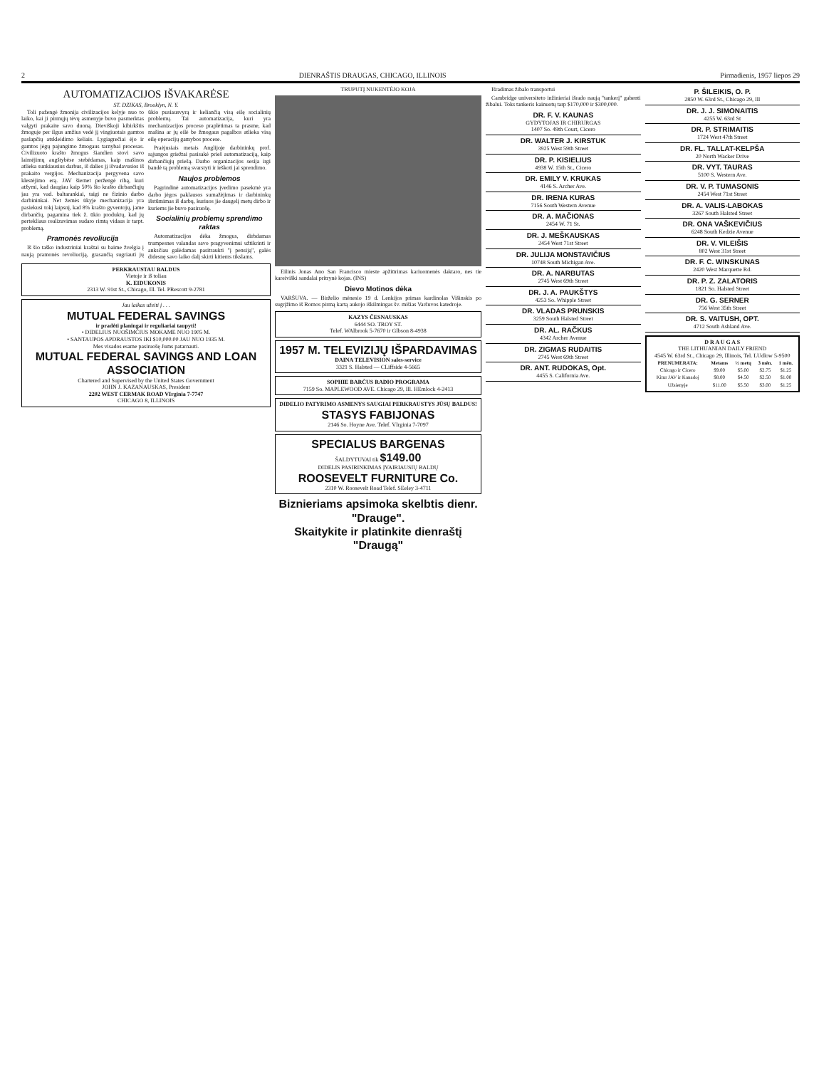2 DIENRAŠTIS DRAUGAS, CHICAGO, ILLINOIS Pirmadienis, 1957 liepos 29
AUTOMATIZACIJOS IŠVAKARĖSE
ST. DZIKAS, Brooklyn, N. Y.
Toli pažengė žmonija civilizacijos kelyje nuo to laiko, kai ji pirmųjų tėvų asmenyje buvo pasmerktas valgyti prakaite savo duoną. Dieviškoji kibirkštis žmoguje per ilgus amžius vedė jį vingiuotais gamtos paslapčių atskleidimo keliais. Lygiagrečiai ėjo ir gamtos jėgų pajungimo žmogaus tarnybai procesas. Civilizuoto krašto žmogus šiandien stovi savo laimėjimų augštybėse stebėdamas, kaip mašinos atlieka sunkiausius darbus, iš dalies jį išvadavusios iš prakaito vergijos. Mechanizacija pergyvena savo klestėjimo erą. JAV šiemet peržengė ribą, kuri atžymi, kad daugiau kaip 50% šio krašto dirbančiųjų jau yra vad. baltarankiai, taigi ne fizinio darbo darbininkai. Net žemės ūkyje mechanizacija yra pasiekusi tokį laipsnį, kad 8% krašto gyventojų, jame dirbančių, pagamina tiek ž. ūkio produktų, kad jų pertekliaus realizavimas sudaro rimtą vidaus ir tarpt. problemą.
Pramonės revoliucija
Iš šio taško industriniai kraštai su baime žvelgia į naują pramonės revoliuciją, grasančią sugriauti jų ūkio pusiausvyrą ir keliančią visą eilę socialinių problemų. Tai automatizacija, kuri yra mechanizacijos proceso praplėtimas ta prasme, kad mašina ar jų eilė be žmogaus pagalbos atlieka visą eilę operacijų gamybos procese.
Praėjusiais metais Anglijoje darbininkų prof. sąjungos griežtai pasisakė prieš automatizaciją, kaip dirbančiųjų priešą. Darbo organizacijos sesija irgi bandė tą problemą svarstyti ir ieškoti jai sprendimo.
Naujos problemos
Pagrindinė automatizacijos įvedimo pasekmė yra darbo jėgos paklausos sumažėjimas ir darbininkų išstūmimas iš darbų, kuriuos jie daugelį metų dirbo ir kuriems jie buvo pasiruošę.
Socialinių problemų sprendimo raktas
Automatizacijos dėka žmogus, dirbdamas trumpesnes valandas savo pragyvenimui užtikrinti ir anksčiau galėdamas pasitraukti "į pensiją", galės didesnę savo laiko dalį skirti kitiems tikslams.
PERKRAUSTAU BALDUS
Vietoje ir iš toliau
K. EIDUKONIS
2313 W. 91st St., Chicago, Ill. Tel. PRescott 9-2781
Jau laikas užeiti į . . .
MUTUAL FEDERAL SAVINGS
ir pradėti planingai ir reguliariai taupyti!
• DIDELIUS NUOŠIMČIUS MOKAME NUO 1905 M.
• SANTAUPOS APDRAUSTOS IKI $10,000.00 JAU NUO 1935 M.
Mes visados esame pasiruošę Jums patarnauti.
MUTUAL FEDERAL SAVINGS AND LOAN ASSOCIATION
Chartered and Supervised by the United States Government
JOHN J. KAZANAUSKAS, President
2202 WEST CERMAK ROAD VIrginia 7-7747
CHICAGO 8, ILLINOIS
TRUPUTĮ NUKENTĖJO KOJA
Eilinis Jonas Ano San Francisco mieste apžiūrimas kariuomenės daktaro, nes tie kareiviški sandalai pritrynė kojas. (INS)
Dievo Motinos dėka
VARŠUVA. — Birželio mėnesio 19 d. Lenkijos primas kardinolas Višinskis po sugrįžimo iš Romos pirmą kartą aukojo iškilmingas šv. mišias Varšuvos katedroje.
KAZYS ČESNAUSKAS
6444 SO. TROY ST.
Telef. WAlbrook 5-7670 ir GIbson 8-4938
1957 M. TELEVIZIJŲ IŠPARDAVIMAS
DAINA TELEVISION sales-service
3321 S. Halsted — CLiffside 4-5665
SOPHIE BARČUS RADIO PROGRAMA
7159 So. MAPLEWOOD AVE. Chicago 29, Ill. HEmlock 4-2413
DIDELIO PATYRIMO ASMENYS SAUGIAI PERKRAUSTYS JŪSŲ BALDUS!
STASYS FABIJONAS
2146 So. Hoyne Ave. Telef. VIrginia 7-7097
SPECIALUS BARGENAS
ŠALDYTUVAI tik $149.00
DIDELIS PASIRINKIMAS ĮVAIRIAUSIŲ BALDŲ
ROOSEVELT FURNITURE Co.
2310 W. Roosevelt Road Telef. SEeley 3-4711
Biznieriams apsimoka skelbtis dienr. "Drauge".
Skaitykite ir platinkite dienraštį "Draugą"
Išradimas žibalo transportui
Cambridge universiteto inžinieriai išrado naują "tankerį" gabenti žibalui. Toks tankeris kainuotų tarp $170,000 ir $300,000.
DR. F. V. KAUNAS
GYDYTOJAS IR CHIRURGAS
1407 So. 49th Court, Cicero
DR. WALTER J. KIRSTUK
3925 West 59th Street
DR. P. KISIELIUS
4938 W. 15th St., Cicero
DR. EMILY V. KRUKAS
4146 S. Archer Ave.
DR. IRENA KURAS
7156 South Western Avenue
DR. A. MAČIONAS
2454 W. 71 St.
DR. J. MEŠKAUSKAS
2454 West 71st Street
DR. JULIJA MONSTAVIČIUS
10748 South Michigan Ave.
DR. A. NARBUTAS
2745 West 69th Street
DR. J. A. PAUKŠTYS
4253 So. Whipple Street
DR. VLADAS PRUNSKIS
3259 South Halsted Street
DR. AL. RAČKUS
4342 Archer Avenue
DR. ZIGMAS RUDAITIS
2745 West 69th Street
DR. ANT. RUDOKAS, Opt.
4455 S. California Ave.
P. ŠILEIKIS, O. P.
2850 W. 63rd St., Chicago 29, Ill
DR. J. J. SIMONAITIS
4255 W. 63rd St
DR. P. STRIMAITIS
1724 West 47th Street
DR. FL. TALLAT-KELPŠA
20 North Wacker Drive
DR. VYT. TAURAS
5100 S. Western Ave.
DR. V. P. TUMASONIS
2454 West 71st Street
DR. A. VALIS-LABOKAS
3267 South Halsted Street
DR. ONA VAŠKEVIČIUS
6248 South Kedzie Avenue
DR. V. VILEIŠIS
802 West 31st Street
DR. F. C. WINSKUNAS
2420 West Marquette Rd.
DR. P. Z. ZALATORIS
1821 So. Halsted Street
DR. G. SERNER
756 West 35th Street
DR. S. VAITUSH, OPT.
4712 South Ashland Ave.
D R A U G A S
THE LITHUANIAN DAILY FRIEND
4545 W. 63rd St., Chicago 29, Illinois, Tel. LUdlow 5-9500
| PRENUMERATA: | Metams | ½ metų | 3 mėn. | 1 mėn. |
| --- | --- | --- | --- | --- |
| Chicago ir Cicero | $9.00 | $5.00 | $2.75 | $1.25 |
| Kitur JAV ir Kanadoj | $8.00 | $4.50 | $2.50 | $1.00 |
| Užsienyje | $11.00 | $5.50 | $3.00 | $1.25 |